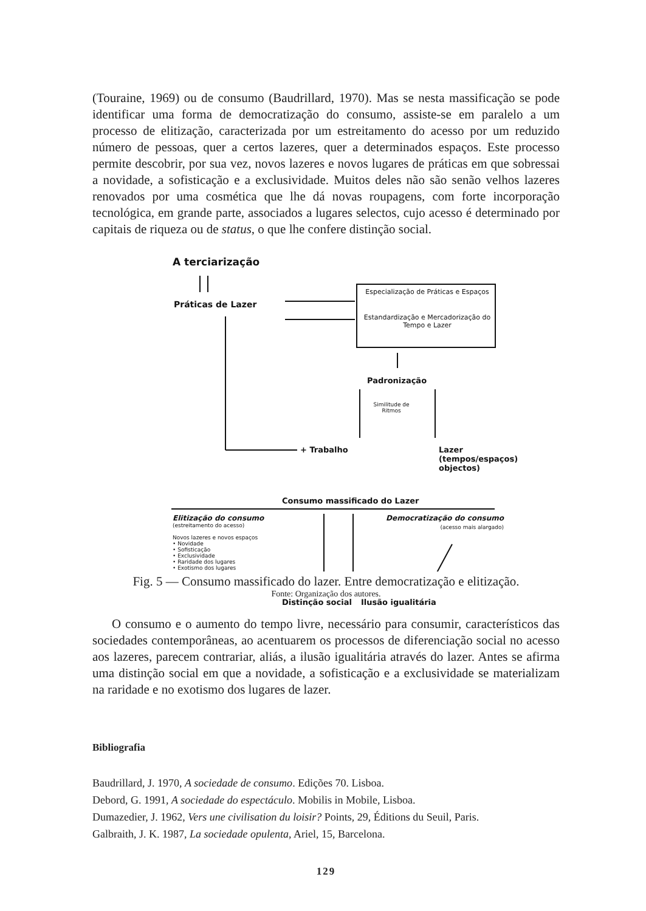(Touraine, 1969) ou de consumo (Baudrillard, 1970). Mas se nesta massificação se pode identificar uma forma de democratização do consumo, assiste-se em paralelo a um processo de elitização, caracterizada por um estreitamento do acesso por um reduzido número de pessoas, quer a certos lazeres, quer a determinados espaços. Este processo permite descobrir, por sua vez, novos lazeres e novos lugares de práticas em que sobressai a novidade, a sofisticação e a exclusividade. Muitos deles não são senão velhos lazeres renovados por uma cosmética que lhe dá novas roupagens, com forte incorporação tecnológica, em grande parte, associados a lugares selectos, cujo acesso é determinado por capitais de riqueza ou de status, o que lhe confere distinção social.
A terciarização
Práticas de Lazer
Especialização de Práticas e Espaços
Estandardização e Mercadorização do Tempo e Lazer
Padronização
Similitude de Ritmos
+ Trabalho
Lazer
(tempos/espaços)
objectos)
Consumo massificado do Lazer
Elitização do consumo
(estreitamento do acesso)
Novos lazeres e novos espaços
• Novidade
• Sofisticação
• Exclusividade
• Raridade dos lugares
• Exotismo dos lugares
Democratização do consumo
(acesso mais alargado)
Distinção social Ilusão igualitária
Fig. 5 — Consumo massificado do lazer. Entre democratização e elitização.
Fonte: Organização dos autores.
O consumo e o aumento do tempo livre, necessário para consumir, característicos das sociedades contemporâneas, ao acentuarem os processos de diferenciação social no acesso aos lazeres, parecem contrariar, aliás, a ilusão igualitária através do lazer. Antes se afirma uma distinção social em que a novidade, a sofisticação e a exclusividade se materializam na raridade e no exotismo dos lugares de lazer.
Bibliografia
Baudrillard, J. 1970, A sociedade de consumo. Edições 70. Lisboa.
Debord, G. 1991, A sociedade do espectáculo. Mobilis in Mobile, Lisboa.
Dumazedier, J. 1962, Vers une civilisation du loisir? Points, 29, Éditions du Seuil, Paris.
Galbraith, J. K. 1987, La sociedade opulenta, Ariel, 15, Barcelona.
129